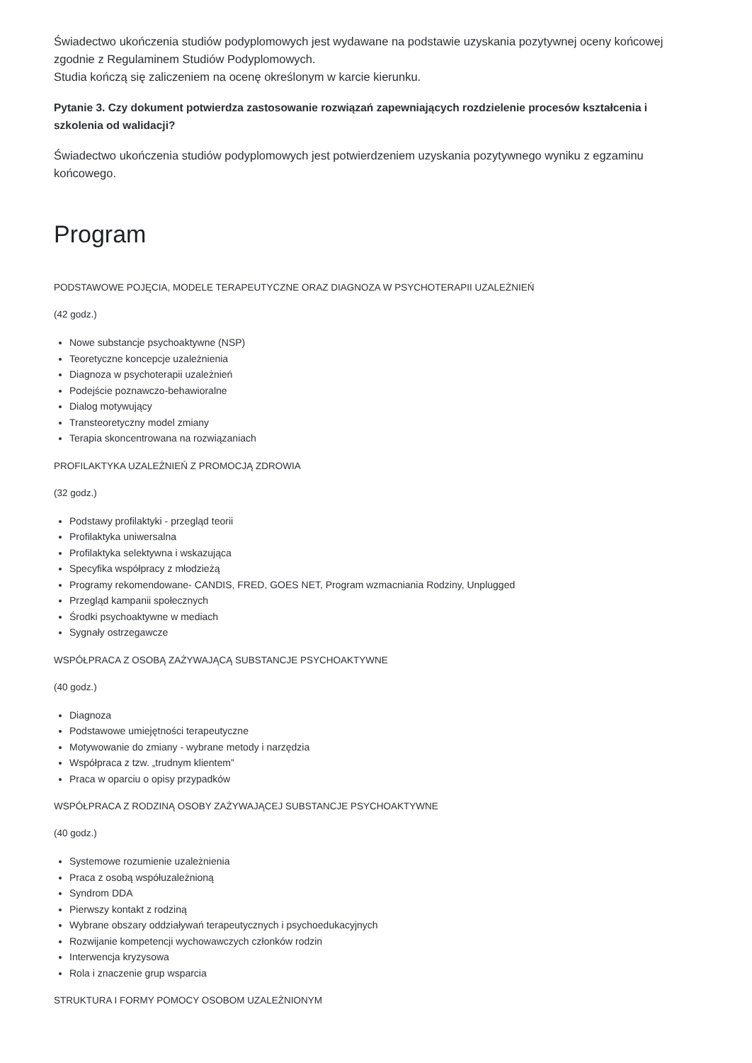Świadectwo ukończenia studiów podyplomowych jest wydawane na podstawie uzyskania pozytywnej oceny końcowej zgodnie z Regulaminem Studiów Podyplomowych.
Studia kończą się zaliczeniem na ocenę określonym w karcie kierunku.
Pytanie 3. Czy dokument potwierdza zastosowanie rozwiązań zapewniających rozdzielenie procesów kształcenia i szkolenia od walidacji?
Świadectwo ukończenia studiów podyplomowych jest potwierdzeniem uzyskania pozytywnego wyniku z egzaminu końcowego.
Program
PODSTAWOWE POJĘCIA, MODELE TERAPEUTYCZNE ORAZ DIAGNOZA W PSYCHOTERAPII UZALEŻNIEŃ
(42 godz.)
Nowe substancje psychoaktywne (NSP)
Teoretyczne koncepcje uzależnienia
Diagnoza w psychoterapii uzależnień
Podejście poznawczo-behawioralne
Dialog motywujący
Transteoretyczny model zmiany
Terapia skoncentrowana na rozwiązaniach
PROFILAKTYKA UZALEŻNIEŃ Z PROMOCJĄ ZDROWIA
(32 godz.)
Podstawy profilaktyki - przegląd teorii
Profilaktyka uniwersalna
Profilaktyka selektywna i wskazująca
Specyfika współpracy z młodzieżą
Programy rekomendowane- CANDIS, FRED, GOES NET, Program wzmacniania Rodziny, Unplugged
Przegląd kampanii społecznych
Środki psychoaktywne w mediach
Sygnały ostrzegawcze
WSPÓŁPRACA Z OSOBĄ ZAŻYWAJĄCĄ SUBSTANCJE PSYCHOAKTYWNE
(40 godz.)
Diagnoza
Podstawowe umiejętności terapeutyczne
Motywowanie do zmiany - wybrane metody i narzędzia
Współpraca z tzw. „trudnym klientem”
Praca w oparciu o opisy przypadków
WSPÓŁPRACA Z RODZINĄ OSOBY ZAŻYWAJĄCEJ SUBSTANCJE PSYCHOAKTYWNE
(40 godz.)
Systemowe rozumienie uzależnienia
Praca z osobą współuzależnioną
Syndrom DDA
Pierwszy kontakt z rodziną
Wybrane obszary oddziaływań terapeutycznych i psychoedukacyjnych
Rozwijanie kompetencji wychowawczych członków rodzin
Interwencja kryzysowa
Rola i znaczenie grup wsparcia
STRUKTURA I FORMY POMOCY OSOBOM UZALEŻNIONYM